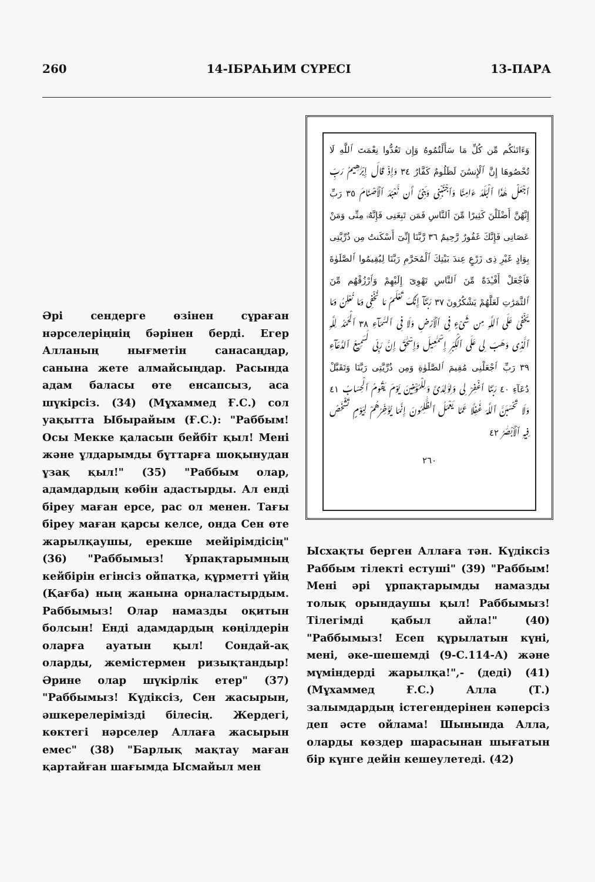260 14-ІБРАҺИМ СҮРЕСІ 13-ПАРА
وَءَاتَىٰكُم مِّن كُلِّ مَا سَأَلْتُمُوهُ وَإِن تَعُدُّوا نِعْمَتَ ٱللَّهِ لَا تُحْصُوهَا إِنَّ ٱلْإِنسَٰنَ لَظَلُومٌ كَفَّارٌ ٣٤ وَإِذْ قَالَ إِبْرَٰهِيمُ رَبِّ ٱجْعَلْ هَٰذَا ٱلْبَلَدَ ءَامِنًا وَٱجْنُبْنِى وَبَنِىَّ أَن نَّعْبُدَ ٱلْأَصْنَامَ ٣٥ رَبِّ إِنَّهُنَّ أَضْلَلْنَ كَثِيرًا مِّنَ ٱلنَّاسِ فَمَن تَبِعَنِى فَإِنَّهُۥ مِنِّى وَمَنْ عَصَانِى فَإِنَّكَ غَفُورٌ رَّحِيمٌ ٣٦ رَّبَّنَا إِنِّىٓ أَسْكَنتُ مِن ذُرِّيَّتِى بِوَادٍ غَيْرِ ذِى زَرْعٍ عِندَ بَيْتِكَ ٱلْمُحَرَّمِ رَبَّنَا لِيُقِيمُوا ٱلصَّلَوٰةَ فَٱجْعَلْ أَفْـِٔدَةً مِّنَ ٱلنَّاسِ تَهْوِىٓ إِلَيْهِمْ وَٱرْزُقْهُم مِّنَ ٱلثَّمَرَٰتِ لَعَلَّهُمْ يَشْكُرُونَ ٣٧ رَبَّنَآ إِنَّكَ تَعْلَمُ مَا نُخْفِى وَمَا نُعْلِنُ وَمَا يَخْفَىٰ عَلَى ٱللَّهِ مِن شَىْءٍ فِى ٱلْأَرْضِ وَلَا فِى ٱلسَّمَآءِ ٣٨ ٱلْحَمْدُ لِلَّهِ ٱلَّذِى وَهَبَ لِى عَلَى ٱلْكِبَرِ إِسْمَٰعِيلَ وَإِسْحَٰقَ إِنَّ رَبِّى لَسَمِيعُ ٱلدُّعَآءِ ٣٩ رَبِّ ٱجْعَلْنِى مُقِيمَ ٱلصَّلَوٰةِ وَمِن ذُرِّيَّتِى رَبَّنَا وَتَقَبَّلْ دُعَآءِ ٤٠ رَبَّنَا ٱغْفِرْ لِى وَلِوَٰلِدَىَّ وَلِلْمُؤْمِنِينَ يَوْمَ يَقُومُ ٱلْحِسَابُ ٤١ وَلَا تَحْسَبَنَّ ٱللَّهَ غَٰفِلًا عَمَّا يَعْمَلُ ٱلظَّٰلِمُونَ إِنَّمَا يُؤَخِّرُهُمْ لِيَوْمٍ تَشْخَصُ فِيهِ ٱلْأَبْصَٰرُ ٤٢
٢٦٠
Әрі сендерге өзінен сұраған нәрселеріңнің бәрінен берді. Егер Алланың нығметін санасаңдар, санына жете алмайсыңдар. Расында адам баласы өте енсапсыз, аса шүкірсіз. (34) (Мұхаммед Ғ.С.) сол уақытта Ыбырайым (Ғ.С.): "Раббым! Осы Мекке қаласын бейбіт қыл! Мені және ұлдарымды бұттарға шоқынудан ұзақ қыл!" (35) "Раббым олар, адамдардың көбін адастырды. Ал енді біреу маған ерсе, рас ол менен. Тағы біреу маған қарсы келсе, онда Сен өте жарылқаушы, ерекше мейірімдісің" (36) "Раббымыз! Ұрпақтарымның кейбірін егінсіз ойпатқа, құрметті үйің (Қағба) ның жанына орналастырдым. Раббымыз! Олар намазды оқитын болсын! Енді адамдардың көңілдерін оларға ауатын қыл! Сондай-ақ оларды, жемістермен ризықтандыр! Әрине олар шүкірлік етер" (37) "Раббымыз! Күдіксіз, Сен жасырын, әшкерелерімізді білесің. Жердегі, көктегі нәрселер Аллаға жасырын емес" (38) "Барлық мақтау маған қартайған шағымда Ысмайыл мен
Ысхақты берген Аллаға тән. Күдіксіз Раббым тілекті естуші" (39) "Раббым! Мені әрі ұрпақтарымды намазды толық орындаушы қыл! Раббымыз! Тілегімді қабыл айла!" (40) "Раббымыз! Есеп құрылатын күні, мені, әке-шешемді (9-С.114-А) және мүміндерді жарылқа!",- (деді) (41) (Мұхаммед Ғ.С.) Алла (Т.) залымдардың істегендерінен кәперсіз деп әсте ойлама! Шынында Алла, оларды көздер шарасынан шығатын бір күнге дейін кешеулетеді. (42)